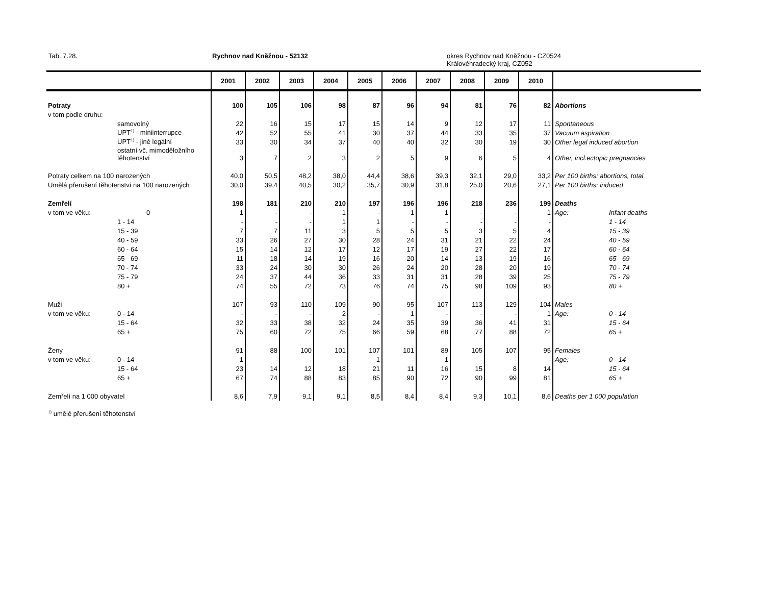Tab. 7.28. Rychnov nad Kněžnou - 52132
okres Rychnov nad Kněžnou - CZ0524
Královéhradecký kraj, CZ052
| | | 2001 | 2002 | 2003 | 2004 | 2005 | 2006 | 2007 | 2008 | 2009 | 2010 | | |
| --- | --- | --- | --- | --- | --- | --- | --- | --- | --- | --- | --- | --- | --- |
| Potraty | | 100 | 105 | 106 | 98 | 87 | 96 | 94 | 81 | 76 | 82 | Abortions | |
| v tom podle druhu: | | | | | | | | | | | | | |
| | samovolný | 22 | 16 | 15 | 17 | 15 | 14 | 9 | 12 | 17 | 11 | Spontaneous | |
| | UPT<sup>1)</sup> - miniinterrupce | 42 | 52 | 55 | 41 | 30 | 37 | 44 | 33 | 35 | 37 | Vacuum aspiration | |
| | UPT<sup>1)</sup> - jiné legální | 33 | 30 | 34 | 37 | 40 | 40 | 32 | 30 | 19 | 30 | Other legal induced abortion | |
| | ostatní vč. mimoděložního těhotenství | 3 | 7 | 2 | 3 | 2 | 5 | 9 | 6 | 5 | 4 | Other, incl.ectopic pregnancies | |
| Potraty celkem na 100 narozených | | 40,0 | 50,5 | 48,2 | 38,0 | 44,4 | 38,6 | 39,3 | 32,1 | 29,0 | 33,2 | Per 100 births: abortions, total | |
| Umělá přerušení těhotenství na 100 narozených | | 30,0 | 39,4 | 40,5 | 30,2 | 35,7 | 30,9 | 31,8 | 25,0 | 20,6 | 27,1 | Per 100 births: induced | |
| Zemřelí | | 198 | 181 | 210 | 210 | 197 | 196 | 196 | 218 | 236 | 199 | Deaths | |
| v tom ve věku: | 0 | 1 | - | - | 1 | - | 1 | 1 | - | - | 1 | Age: | Infant deaths |
| | 1 - 14 | - | - | - | 1 | 1 | - | - | - | - | - | | 1 - 14 |
| | 15 - 39 | 7 | 7 | 11 | 3 | 5 | 5 | 5 | 3 | 5 | 4 | | 15 - 39 |
| | 40 - 59 | 33 | 26 | 27 | 30 | 28 | 24 | 31 | 21 | 22 | 24 | | 40 - 59 |
| | 60 - 64 | 15 | 14 | 12 | 17 | 12 | 17 | 19 | 27 | 22 | 17 | | 60 - 64 |
| | 65 - 69 | 11 | 18 | 14 | 19 | 16 | 20 | 14 | 13 | 19 | 16 | | 65 - 69 |
| | 70 - 74 | 33 | 24 | 30 | 30 | 26 | 24 | 20 | 28 | 20 | 19 | | 70 - 74 |
| | 75 - 79 | 24 | 37 | 44 | 36 | 33 | 31 | 31 | 28 | 39 | 25 | | 75 - 79 |
| | 80 + | 74 | 55 | 72 | 73 | 76 | 74 | 75 | 98 | 109 | 93 | | 80 + |
| Muži | | 107 | 93 | 110 | 109 | 90 | 95 | 107 | 113 | 129 | 104 | Males | |
| v tom ve věku: | 0 - 14 | - | - | - | 2 | - | 1 | - | - | - | 1 | Age: | 0 - 14 |
| | 15 - 64 | 32 | 33 | 38 | 32 | 24 | 35 | 39 | 36 | 41 | 31 | | 15 - 64 |
| | 65 + | 75 | 60 | 72 | 75 | 66 | 59 | 68 | 77 | 88 | 72 | | 65 + |
| Ženy | | 91 | 88 | 100 | 101 | 107 | 101 | 89 | 105 | 107 | 95 | Females | |
| v tom ve věku: | 0 - 14 | 1 | - | - | - | 1 | - | 1 | - | - | - | Age: | 0 - 14 |
| | 15 - 64 | 23 | 14 | 12 | 18 | 21 | 11 | 16 | 15 | 8 | 14 | | 15 - 64 |
| | 65 + | 67 | 74 | 88 | 83 | 85 | 90 | 72 | 90 | 99 | 81 | | 65 + |
| Zemřelí na 1 000 obyvatel | | 8,6 | 7,9 | 9,1 | 9,1 | 8,5 | 8,4 | 8,4 | 9,3 | 10,1 | 8,6 | Deaths per 1 000 population | |
<sup>1)</sup> umělé přerušení těhotenství